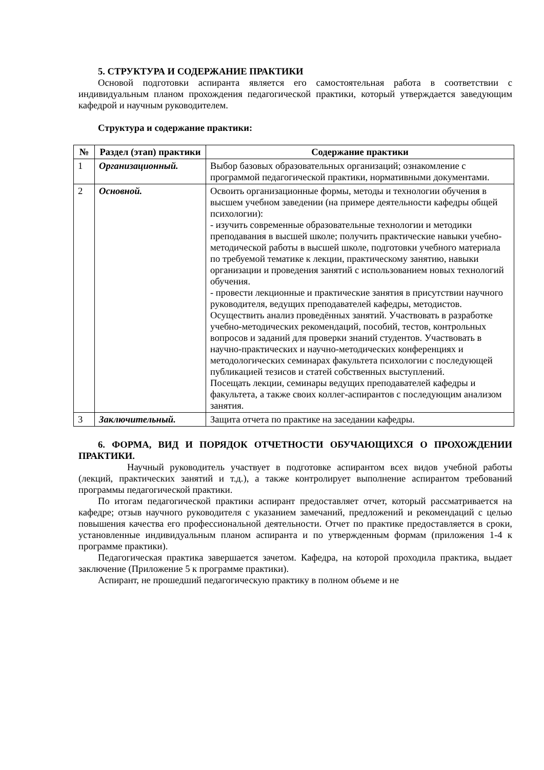5. СТРУКТУРА И СОДЕРЖАНИЕ ПРАКТИКИ
Основой подготовки аспиранта является его самостоятельная работа в соответствии с индивидуальным планом прохождения педагогической практики, который утверждается заведующим кафедрой и научным руководителем.
Структура и содержание практики:
| № | Раздел (этап) практики | Содержание практики |
| --- | --- | --- |
| 1 | Организационный. | Выбор базовых образовательных организаций; ознакомление с программой педагогической практики, нормативными документами. |
| 2 | Основной. | Освоить организационные формы, методы и технологии обучения в высшем учебном заведении (на примере деятельности кафедры общей психологии): - изучить современные образовательные технологии и методики преподавания в высшей школе; получить практические навыки учебно-методической работы в высшей школе, подготовки учебного материала по требуемой тематике к лекции, практическому занятию, навыки организации и проведения занятий с использованием новых технологий обучения. - провести лекционные и практические занятия в присутствии научного руководителя, ведущих преподавателей кафедры, методистов. Осуществить анализ проведённых занятий. Участвовать в разработке учебно-методических рекомендаций, пособий, тестов, контрольных вопросов и заданий для проверки знаний студентов. Участвовать в научно-практических и научно-методических конференциях и методологических семинарах факультета психологии с последующей публикацией тезисов и статей собственных выступлений. Посещать лекции, семинары ведущих преподавателей кафедры и факультета, а также своих коллег-аспирантов с последующим анализом занятия. |
| 3 | Заключительный. | Защита отчета по практике на заседании кафедры. |
6. ФОРМА, ВИД И ПОРЯДОК ОТЧЕТНОСТИ ОБУЧАЮЩИХСЯ О ПРОХОЖДЕНИИ ПРАКТИКИ.
Научный руководитель участвует в подготовке аспирантом всех видов учебной работы (лекций, практических занятий и т.д.), а также контролирует выполнение аспирантом требований программы педагогической практики.
По итогам педагогической практики аспирант предоставляет отчет, который рассматривается на кафедре; отзыв научного руководителя с указанием замечаний, предложений и рекомендаций с целью повышения качества его профессиональной деятельности. Отчет по практике предоставляется в сроки, установленные индивидуальным планом аспиранта и по утвержденным формам (приложения 1-4 к программе практики).
Педагогическая практика завершается зачетом. Кафедра, на которой проходила практика, выдает заключение (Приложение 5 к программе практики).
Аспирант, не прошедший педагогическую практику в полном объеме и не